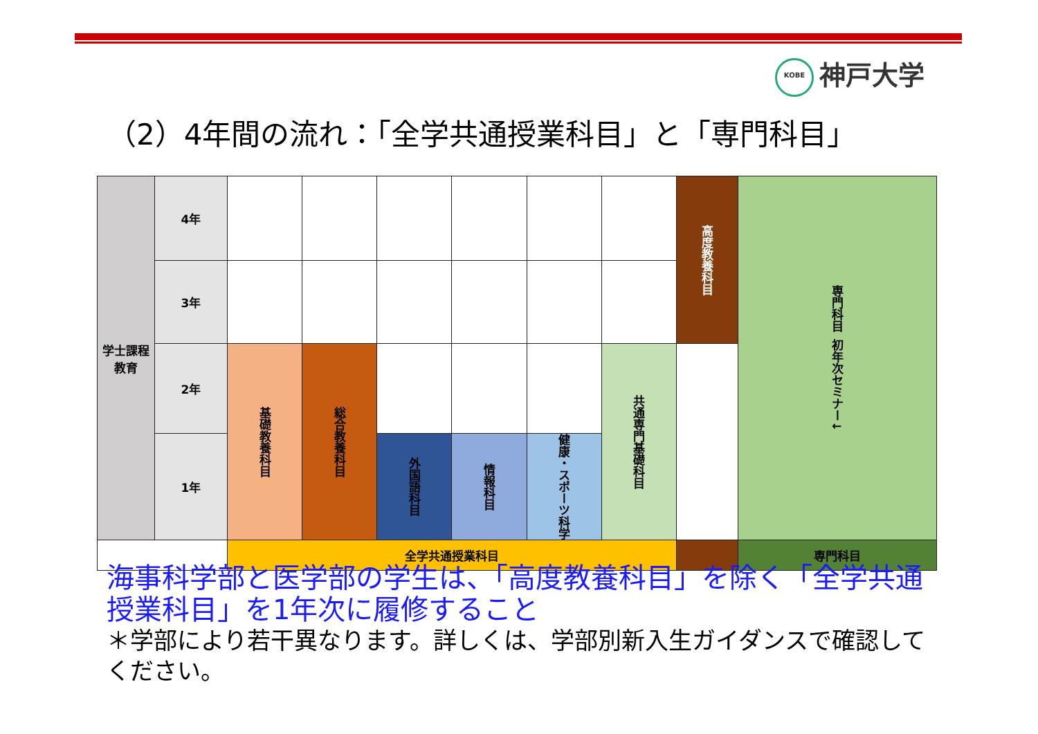KOBE 神戸大学
（2）4年間の流れ：「全学共通授業科目」と「専門科目」
| 学士課程 教育 | 4年 | | | | | | | 高度教養科目 | 専門科目 初年次セミナー↓ |
| | 3年 | | | | | | | | |
| | 2年 | 基礎教養科目 | 総合教養科目 | | | | 共通専門基礎科目 | | |
| | 1年 | | | 外国語科目 | 情報科目 | 健康・スポーツ科学 | | | |
| | | 全学共通授業科目 | | | | | | | 専門科目 |
海事科学部と医学部の学生は、「高度教養科目」を除く「全学共通授業科目」を1年次に履修すること
＊学部により若干異なります。詳しくは、学部別新入生ガイダンスで確認してください。